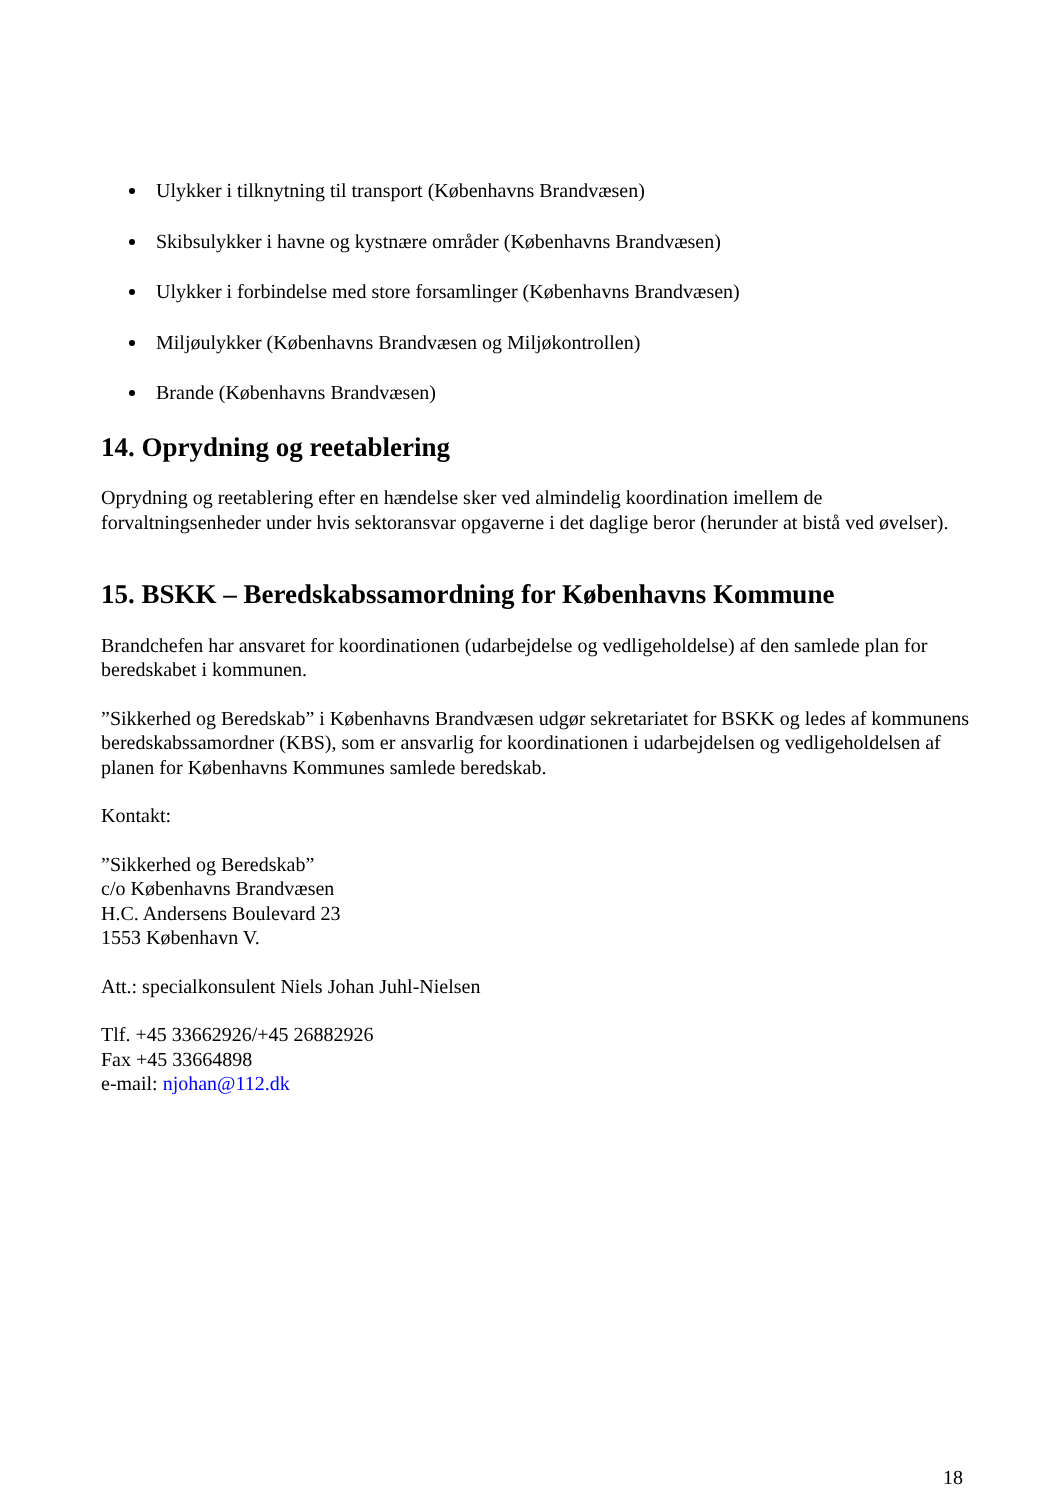Ulykker i tilknytning til transport (Københavns Brandvæsen)
Skibsulykker i havne og kystnære områder (Københavns Brandvæsen)
Ulykker i forbindelse med store forsamlinger (Københavns Brandvæsen)
Miljøulykker (Københavns Brandvæsen og Miljøkontrollen)
Brande (Københavns Brandvæsen)
14. Oprydning og reetablering
Oprydning og reetablering efter en hændelse sker ved almindelig koordination imellem de forvaltningsenheder under hvis sektoransvar opgaverne i det daglige beror (herunder at bistå ved øvelser).
15. BSKK – Beredskabssamordning for Københavns Kommune
Brandchefen har ansvaret for koordinationen (udarbejdelse og vedligeholdelse) af den samlede plan for beredskabet i kommunen.
”Sikkerhed og Beredskab” i Københavns Brandvæsen udgør sekretariatet for BSKK og ledes af kommunens beredskabssamordner (KBS), som er ansvarlig for koordinationen i udarbejdelsen og vedligeholdelsen af planen for Københavns Kommunes samlede beredskab.
Kontakt:
”Sikkerhed og Beredskab”
c/o Københavns Brandvæsen
H.C. Andersens Boulevard 23
1553 København V.
Att.: specialkonsulent Niels Johan Juhl-Nielsen
Tlf. +45 33662926/+45 26882926
Fax +45 33664898
e-mail: njohan@112.dk
18